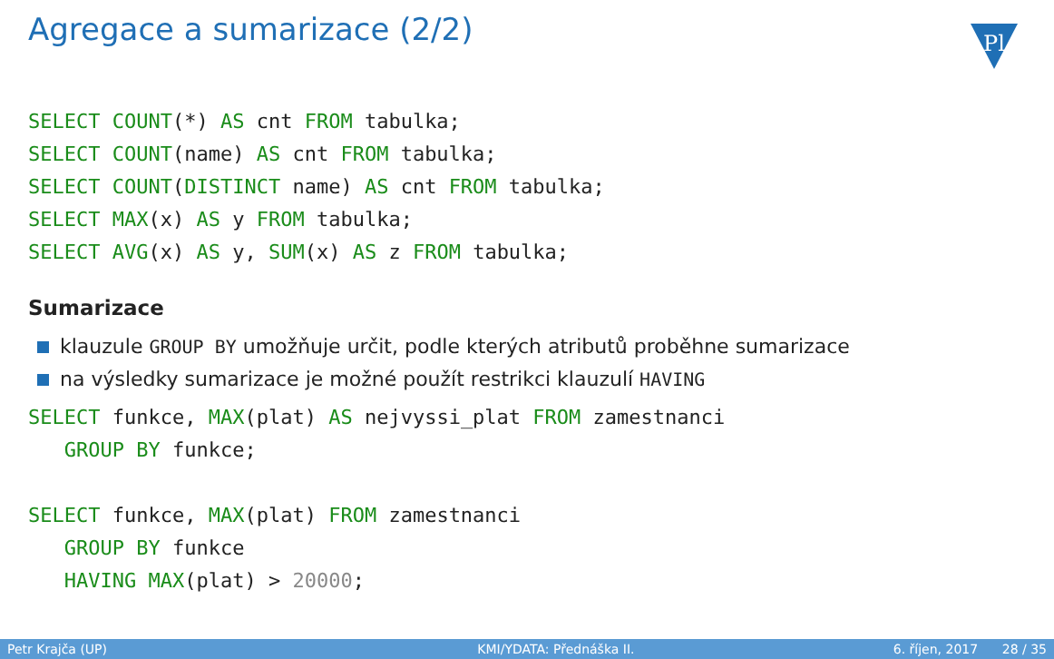Agregace a sumarizace (2/2)
Pl
SELECT COUNT(*) AS cnt FROM tabulka;
SELECT COUNT(name) AS cnt FROM tabulka;
SELECT COUNT(DISTINCT name) AS cnt FROM tabulka;
SELECT MAX(x) AS y FROM tabulka;
SELECT AVG(x) AS y, SUM(x) AS z FROM tabulka;
Sumarizace
klauzule GROUP BY umožňuje určit, podle kterých atributů proběhne sumarizace
na výsledky sumarizace je možné použít restrikci klauzulí HAVING
SELECT funkce, MAX(plat) AS nejvyssi_plat FROM zamestnanci
   GROUP BY funkce;

SELECT funkce, MAX(plat) FROM zamestnanci
   GROUP BY funkce
   HAVING MAX(plat) > 20000;
Petr Krajča (UP) KMI/YDATA: Přednáška II. 6. říjen, 2017 28 / 35